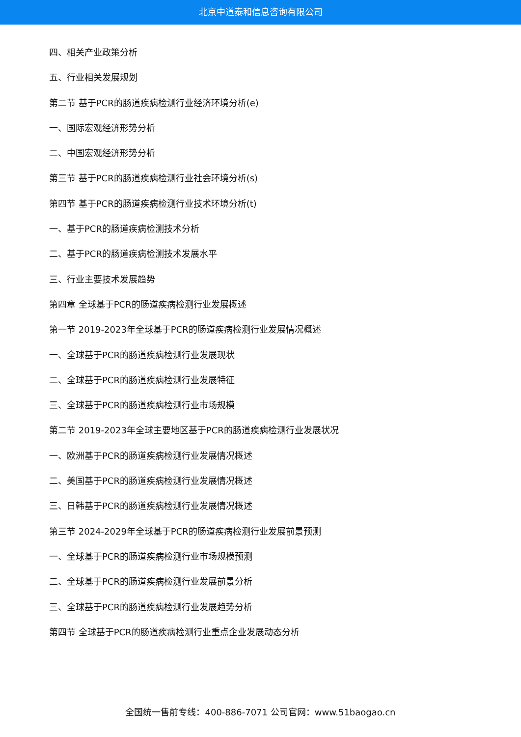北京中道泰和信息咨询有限公司
四、相关产业政策分析
五、行业相关发展规划
第二节 基于PCR的肠道疾病检测行业经济环境分析(e)
一、国际宏观经济形势分析
二、中国宏观经济形势分析
第三节 基于PCR的肠道疾病检测行业社会环境分析(s)
第四节 基于PCR的肠道疾病检测行业技术环境分析(t)
一、基于PCR的肠道疾病检测技术分析
二、基于PCR的肠道疾病检测技术发展水平
三、行业主要技术发展趋势
第四章 全球基于PCR的肠道疾病检测行业发展概述
第一节 2019-2023年全球基于PCR的肠道疾病检测行业发展情况概述
一、全球基于PCR的肠道疾病检测行业发展现状
二、全球基于PCR的肠道疾病检测行业发展特征
三、全球基于PCR的肠道疾病检测行业市场规模
第二节 2019-2023年全球主要地区基于PCR的肠道疾病检测行业发展状况
一、欧洲基于PCR的肠道疾病检测行业发展情况概述
二、美国基于PCR的肠道疾病检测行业发展情况概述
三、日韩基于PCR的肠道疾病检测行业发展情况概述
第三节 2024-2029年全球基于PCR的肠道疾病检测行业发展前景预测
一、全球基于PCR的肠道疾病检测行业市场规模预测
二、全球基于PCR的肠道疾病检测行业发展前景分析
三、全球基于PCR的肠道疾病检测行业发展趋势分析
第四节 全球基于PCR的肠道疾病检测行业重点企业发展动态分析
全国统一售前专线：400-886-7071 公司官网：www.51baogao.cn